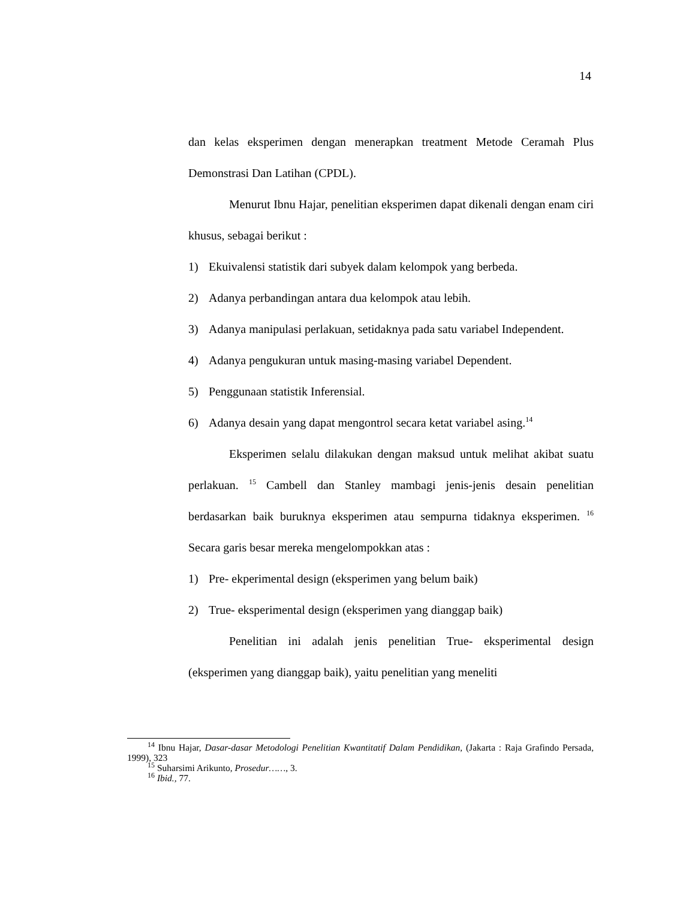14
dan kelas eksperimen dengan menerapkan treatment Metode Ceramah Plus Demonstrasi Dan Latihan (CPDL).
Menurut Ibnu Hajar, penelitian eksperimen dapat dikenali dengan enam ciri khusus, sebagai berikut :
1) Ekuivalensi statistik dari subyek dalam kelompok yang berbeda.
2) Adanya perbandingan antara dua kelompok atau lebih.
3) Adanya manipulasi perlakuan, setidaknya pada satu variabel Independent.
4) Adanya pengukuran untuk masing-masing variabel Dependent.
5) Penggunaan statistik Inferensial.
6) Adanya desain yang dapat mengontrol secara ketat variabel asing.<sup>14</sup>
Eksperimen selalu dilakukan dengan maksud untuk melihat akibat suatu perlakuan. <sup>15</sup> Cambell dan Stanley mambagi jenis-jenis desain penelitian berdasarkan baik buruknya eksperimen atau sempurna tidaknya eksperimen. <sup>16</sup> Secara garis besar mereka mengelompokkan atas :
1) Pre- ekperimental design (eksperimen yang belum baik)
2) True- eksperimental design (eksperimen yang dianggap baik)
Penelitian ini adalah jenis penelitian True- eksperimental design (eksperimen yang dianggap baik), yaitu penelitian yang meneliti
<sup>14</sup> Ibnu Hajar, Dasar-dasar Metodologi Penelitian Kwantitatif Dalam Pendidikan, (Jakarta : Raja Grafindo Persada, 1999), 323
<sup>15</sup> Suharsimi Arikunto, Prosedur……, 3.
<sup>16</sup> Ibid., 77.